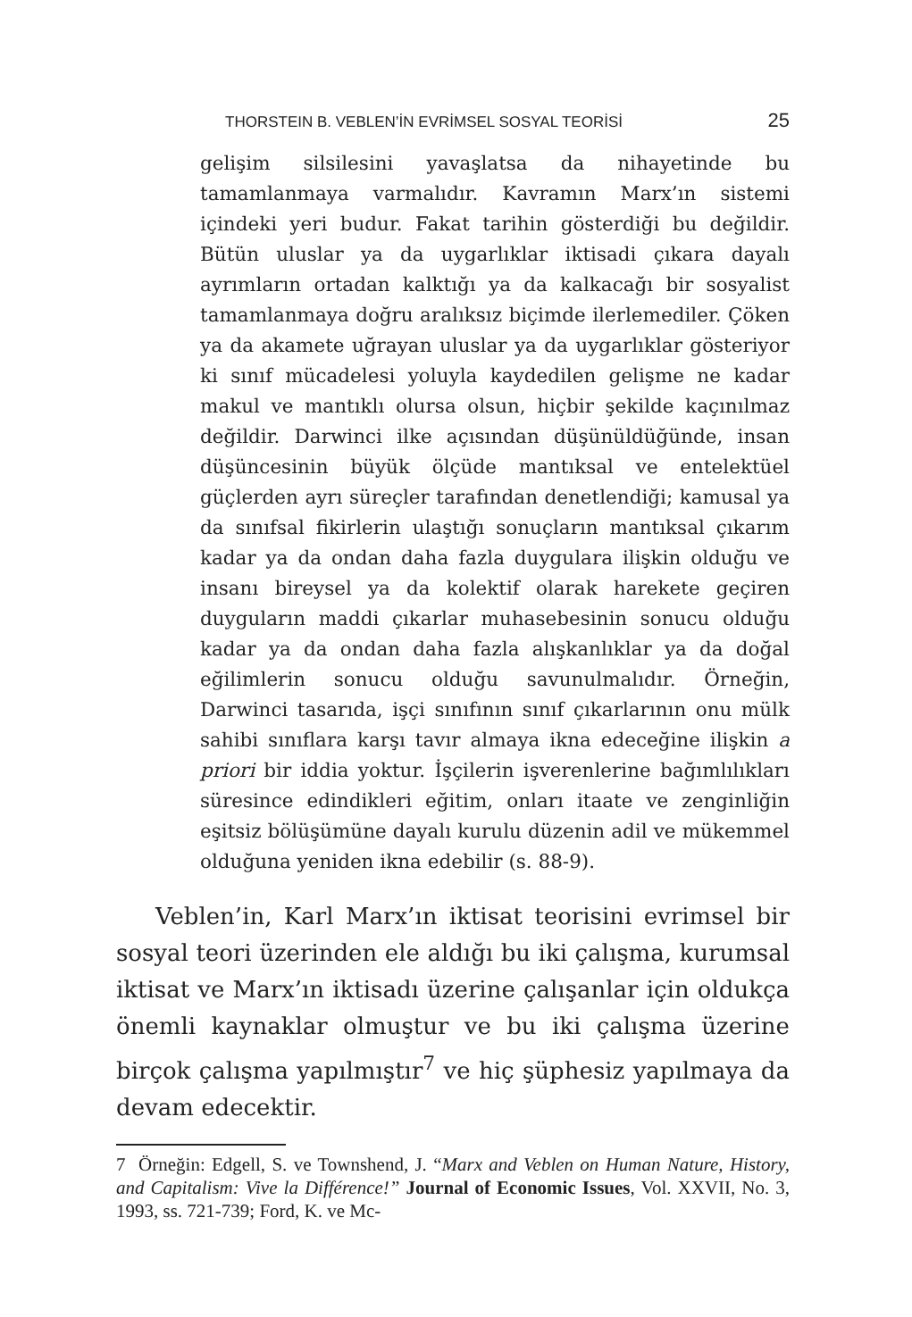THORSTEIN B. VEBLEN’İN EVRİMSEL SOSYAL TEORİSİ 25
gelişim silsilesini yavaşlatsa da nihayetinde bu tamamlanmaya varmalıdır. Kavramın Marx’ın sistemi içindeki yeri budur. Fakat tarihin gösterdiği bu değildir. Bütün uluslar ya da uygarlıklar iktisadi çıkara dayalı ayrımların ortadan kalktığı ya da kalkacağı bir sosyalist tamamlanmaya doğru aralıksız biçimde ilerlemediler. Çöken ya da akamete uğrayan uluslar ya da uygarlıklar gösteriyor ki sınıf mücadelesi yoluyla kaydedilen gelişme ne kadar makul ve mantıklı olursa olsun, hiçbir şekilde kaçınılmaz değildir. Darwinci ilke açısından düşünüldüğünde, insan düşüncesinin büyük ölçüde mantıksal ve entelektüel güçlerden ayrı süreçler tarafından denetlendiği; kamusal ya da sınıfsal fikirlerin ulaştığı sonuçların mantıksal çıkarım kadar ya da ondan daha fazla duygulara ilişkin olduğu ve insanı bireysel ya da kolektif olarak harekete geçiren duyguların maddi çıkarlar muhasebesinin sonucu olduğu kadar ya da ondan daha fazla alışkanlıklar ya da doğal eğilimlerin sonucu olduğu savunulmalıdır. Örneğin, Darwinci tasarıda, işçi sınıfının sınıf çıkarlarının onu mülk sahibi sınıflara karşı tavır almaya ikna edeceğine ilişkin a priori bir iddia yoktur. İşçilerin işverenlerine bağımlılıkları süresince edindikleri eğitim, onları itaate ve zenginliğin eşitsiz bölüşümüne dayalı kurulu düzenin adil ve mükemmel olduğuna yeniden ikna edebilir (s. 88-9).
Veblen’in, Karl Marx’ın iktisat teorisini evrimsel bir sosyal teori üzerinden ele aldığı bu iki çalışma, kurumsal iktisat ve Marx’ın iktisadı üzerine çalışanlar için oldukça önemli kaynaklar olmuştur ve bu iki çalışma üzerine birçok çalışma yapılmıştır<sup>7</sup> ve hiç şüphesiz yapılmaya da devam edecektir.
7 Örneğin: Edgell, S. ve Townshend, J. “Marx and Veblen on Human Nature, History, and Capitalism: Vive la Différence!” Journal of Economic Issues, Vol. XXVII, No. 3, 1993, ss. 721-739; Ford, K. ve Mc-